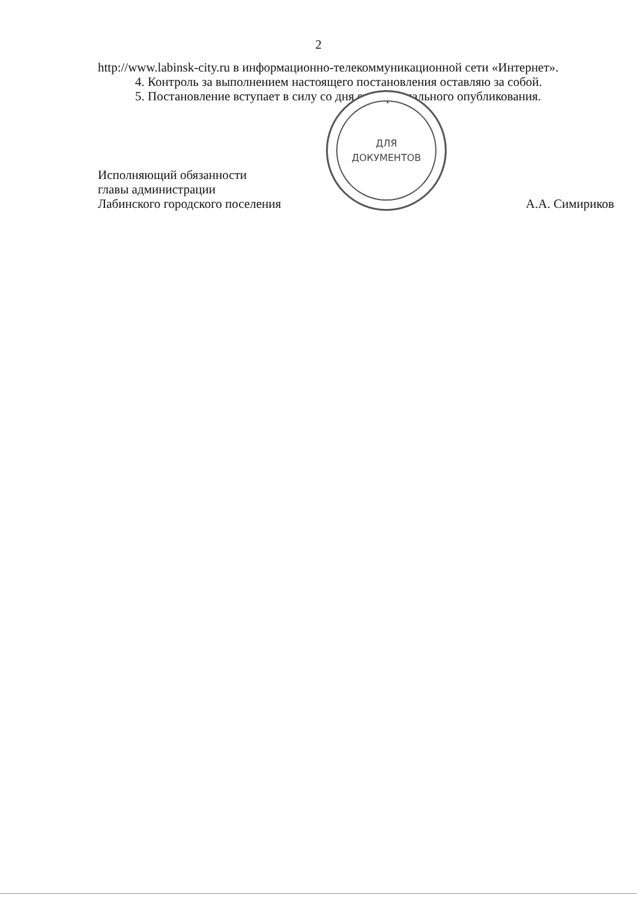2
http://www.labinsk-city.ru в информационно-телекоммуникационной сети «Интернет».
4. Контроль за выполнением настоящего постановления оставляю за собой.
5. Постановление вступает в силу со дня его официального опубликования.
Исполняющий обязанности
главы администрации
Лабинского городского поселения
ДЛЯ
ДОКУМЕНТОВ
А.А. Симириков